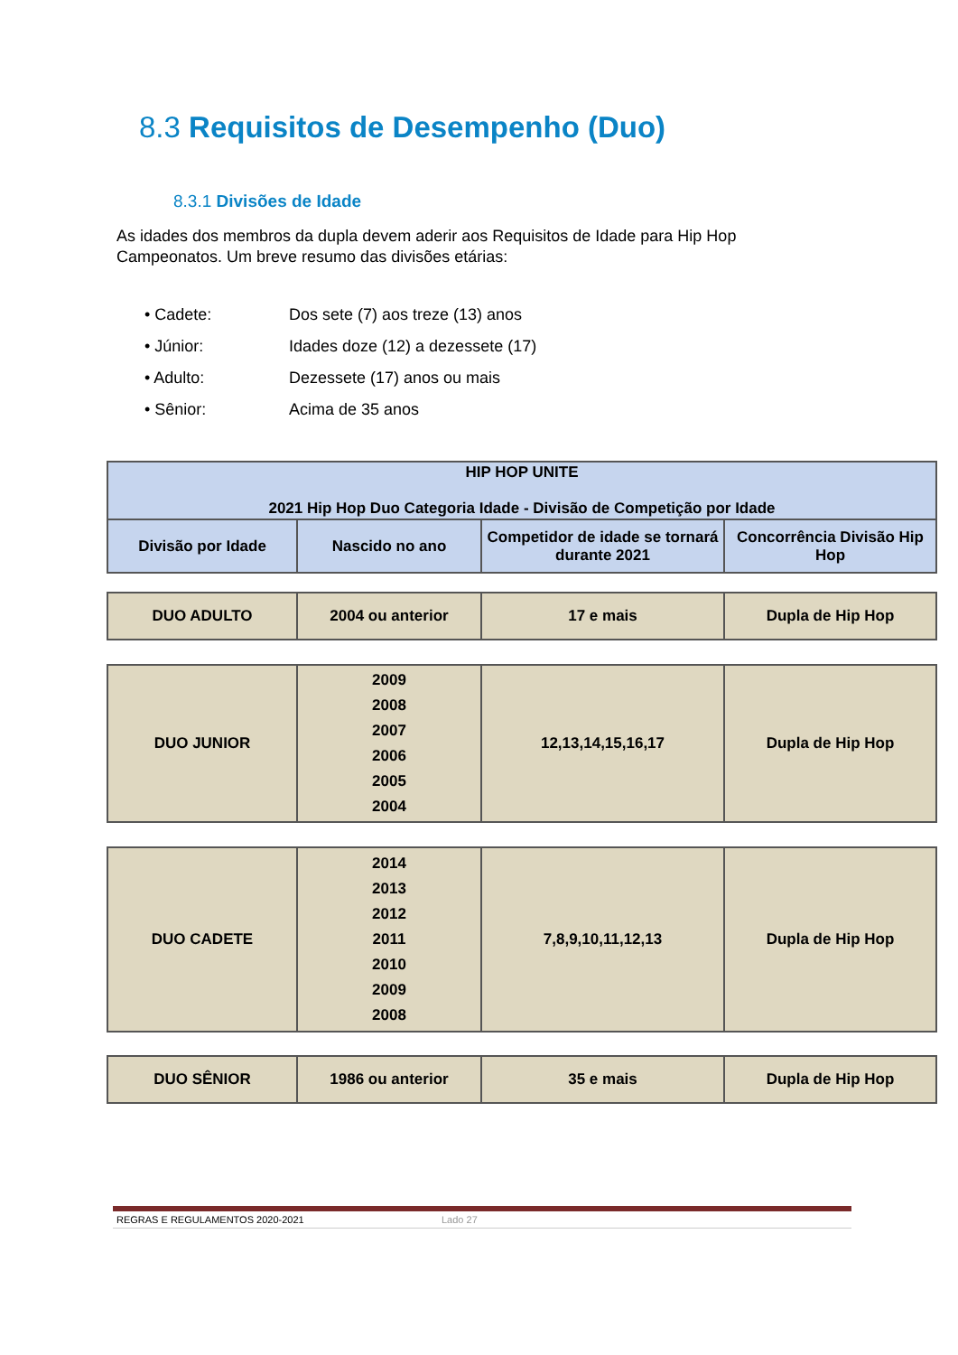8.3 Requisitos de Desempenho (Duo)
8.3.1 Divisões de Idade
As idades dos membros da dupla devem aderir aos Requisitos de Idade para Hip Hop Campeonatos. Um breve resumo das divisões etárias:
• Cadete: Dos sete (7) aos treze (13) anos
• Júnior: Idades doze (12) a dezessete (17)
• Adulto: Dezessete (17) anos ou mais
• Sênior: Acima de 35 anos
| HIP HOP UNITE 2021 Hip Hop Duo Categoria Idade - Divisão de Competição por Idade | | | |
| --- | --- | --- | --- |
| Divisão por Idade | Nascido no ano | Competidor de idade se tornará durante 2021 | Concorrência Divisão Hip Hop |
| DUO ADULTO | 2004 ou anterior | 17 e mais | Dupla de Hip Hop |
| DUO JUNIOR | 2009 2008 2007 2006 2005 2004 | 12,13,14,15,16,17 | Dupla de Hip Hop |
| DUO CADETE | 2014 2013 2012 2011 2010 2009 2008 | 7,8,9,10,11,12,13 | Dupla de Hip Hop |
| DUO SÊNIOR | 1986 ou anterior | 35 e mais | Dupla de Hip Hop |
REGRAS E REGULAMENTOS 2020-2021 Lado 27